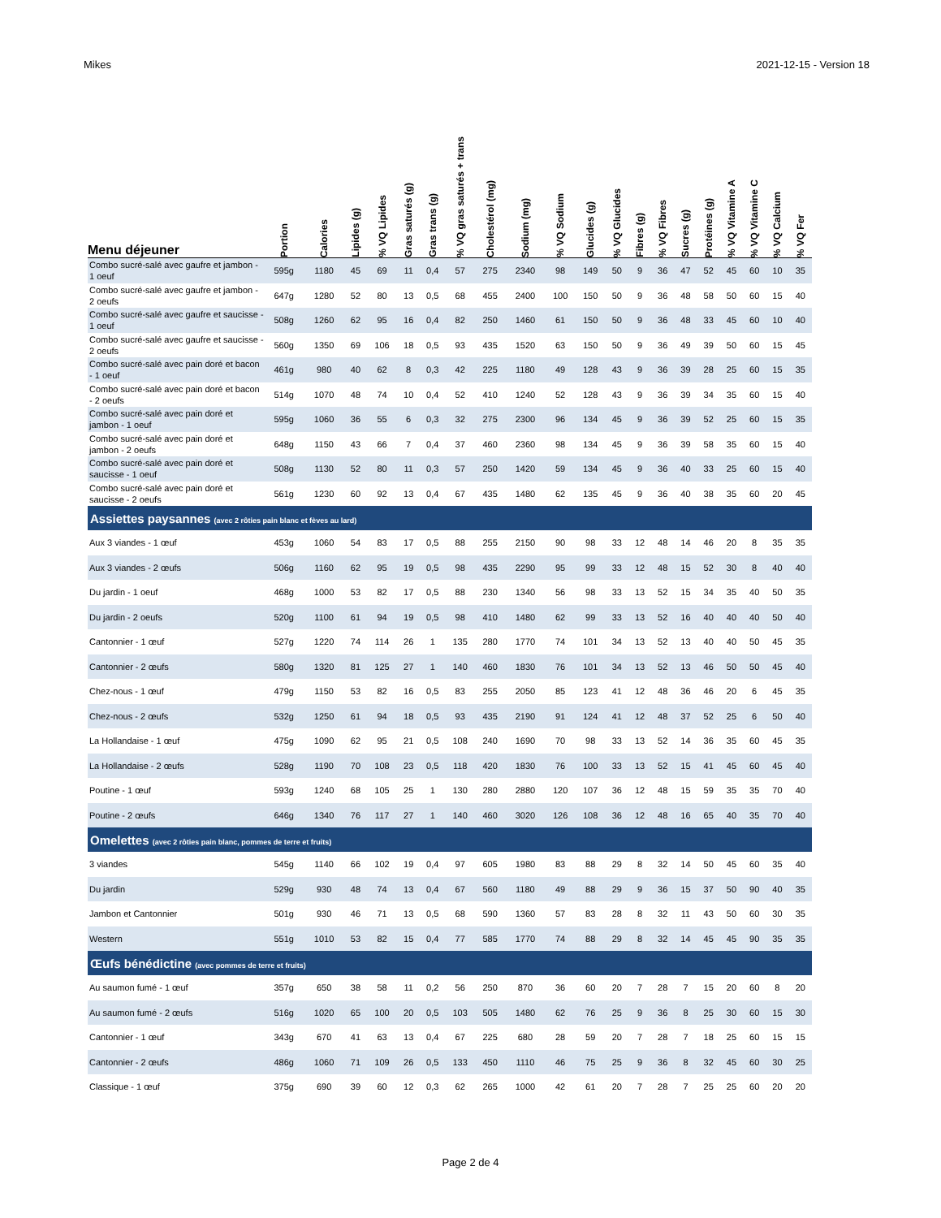Mikes 2021-12-15 - Version 18
| Menu déjeuner | Portion | Calories | Lipides (g) | % VQ Lipides | Gras saturés (g) | Gras trans (g) | % VQ gras saturés + trans | Cholestérol (mg) | Sodium (mg) | % VQ Sodium | Glucides (g) | % VQ Glucides | Fibres (g) | % VQ Fibres | Sucres (g) | Protéines (g) | % VQ Vitamine A | % VQ Vitamine C | % VQ Calcium | % VQ Fer |
| --- | --- | --- | --- | --- | --- | --- | --- | --- | --- | --- | --- | --- | --- | --- | --- | --- | --- | --- | --- | --- |
| Combo sucré-salé avec gaufre et jambon - 1 oeuf | 595g | 1180 | 45 | 69 | 11 | 0,4 | 57 | 275 | 2340 | 98 | 149 | 50 | 9 | 36 | 47 | 52 | 45 | 60 | 10 | 35 |
| Combo sucré-salé avec gaufre et jambon - 2 oeufs | 647g | 1280 | 52 | 80 | 13 | 0,5 | 68 | 455 | 2400 | 100 | 150 | 50 | 9 | 36 | 48 | 58 | 50 | 60 | 15 | 40 |
| Combo sucré-salé avec gaufre et saucisse - 1 oeuf | 508g | 1260 | 62 | 95 | 16 | 0,4 | 82 | 250 | 1460 | 61 | 150 | 50 | 9 | 36 | 48 | 33 | 45 | 60 | 10 | 40 |
| Combo sucré-salé avec gaufre et saucisse - 2 oeufs | 560g | 1350 | 69 | 106 | 18 | 0,5 | 93 | 435 | 1520 | 63 | 150 | 50 | 9 | 36 | 49 | 39 | 50 | 60 | 15 | 45 |
| Combo sucré-salé avec pain doré et bacon - 1 oeuf | 461g | 980 | 40 | 62 | 8 | 0,3 | 42 | 225 | 1180 | 49 | 128 | 43 | 9 | 36 | 39 | 28 | 25 | 60 | 15 | 35 |
| Combo sucré-salé avec pain doré et bacon - 2 oeufs | 514g | 1070 | 48 | 74 | 10 | 0,4 | 52 | 410 | 1240 | 52 | 128 | 43 | 9 | 36 | 39 | 34 | 35 | 60 | 15 | 40 |
| Combo sucré-salé avec pain doré et jambon - 1 oeuf | 595g | 1060 | 36 | 55 | 6 | 0,3 | 32 | 275 | 2300 | 96 | 134 | 45 | 9 | 36 | 39 | 52 | 25 | 60 | 15 | 35 |
| Combo sucré-salé avec pain doré et jambon - 2 oeufs | 648g | 1150 | 43 | 66 | 7 | 0,4 | 37 | 460 | 2360 | 98 | 134 | 45 | 9 | 36 | 39 | 58 | 35 | 60 | 15 | 40 |
| Combo sucré-salé avec pain doré et saucisse - 1 oeuf | 508g | 1130 | 52 | 80 | 11 | 0,3 | 57 | 250 | 1420 | 59 | 134 | 45 | 9 | 36 | 40 | 33 | 25 | 60 | 15 | 40 |
| Combo sucré-salé avec pain doré et saucisse - 2 oeufs | 561g | 1230 | 60 | 92 | 13 | 0,4 | 67 | 435 | 1480 | 62 | 135 | 45 | 9 | 36 | 40 | 38 | 35 | 60 | 20 | 45 |
| Assiettes paysannes (avec 2 rôties pain blanc et fèves au lard) | | | | | | | | | | | | | | | | | | | | |
| Aux 3 viandes - 1 œuf | 453g | 1060 | 54 | 83 | 17 | 0,5 | 88 | 255 | 2150 | 90 | 98 | 33 | 12 | 48 | 14 | 46 | 20 | 8 | 35 | 35 |
| Aux 3 viandes - 2 œufs | 506g | 1160 | 62 | 95 | 19 | 0,5 | 98 | 435 | 2290 | 95 | 99 | 33 | 12 | 48 | 15 | 52 | 30 | 8 | 40 | 40 |
| Du jardin - 1 oeuf | 468g | 1000 | 53 | 82 | 17 | 0,5 | 88 | 230 | 1340 | 56 | 98 | 33 | 13 | 52 | 15 | 34 | 35 | 40 | 50 | 35 |
| Du jardin - 2 oeufs | 520g | 1100 | 61 | 94 | 19 | 0,5 | 98 | 410 | 1480 | 62 | 99 | 33 | 13 | 52 | 16 | 40 | 40 | 40 | 50 | 40 |
| Cantonnier - 1 œuf | 527g | 1220 | 74 | 114 | 26 | 1 | 135 | 280 | 1770 | 74 | 101 | 34 | 13 | 52 | 13 | 40 | 40 | 50 | 45 | 35 |
| Cantonnier - 2 œufs | 580g | 1320 | 81 | 125 | 27 | 1 | 140 | 460 | 1830 | 76 | 101 | 34 | 13 | 52 | 13 | 46 | 50 | 50 | 45 | 40 |
| Chez-nous - 1 œuf | 479g | 1150 | 53 | 82 | 16 | 0,5 | 83 | 255 | 2050 | 85 | 123 | 41 | 12 | 48 | 36 | 46 | 20 | 6 | 45 | 35 |
| Chez-nous - 2 œufs | 532g | 1250 | 61 | 94 | 18 | 0,5 | 93 | 435 | 2190 | 91 | 124 | 41 | 12 | 48 | 37 | 52 | 25 | 6 | 50 | 40 |
| La Hollandaise - 1 œuf | 475g | 1090 | 62 | 95 | 21 | 0,5 | 108 | 240 | 1690 | 70 | 98 | 33 | 13 | 52 | 14 | 36 | 35 | 60 | 45 | 35 |
| La Hollandaise - 2 œufs | 528g | 1190 | 70 | 108 | 23 | 0,5 | 118 | 420 | 1830 | 76 | 100 | 33 | 13 | 52 | 15 | 41 | 45 | 60 | 45 | 40 |
| Poutine - 1 œuf | 593g | 1240 | 68 | 105 | 25 | 1 | 130 | 280 | 2880 | 120 | 107 | 36 | 12 | 48 | 15 | 59 | 35 | 35 | 70 | 40 |
| Poutine - 2 œufs | 646g | 1340 | 76 | 117 | 27 | 1 | 140 | 460 | 3020 | 126 | 108 | 36 | 12 | 48 | 16 | 65 | 40 | 35 | 70 | 40 |
| Omelettes (avec 2 rôties pain blanc, pommes de terre et fruits) | | | | | | | | | | | | | | | | | | | | |
| 3 viandes | 545g | 1140 | 66 | 102 | 19 | 0,4 | 97 | 605 | 1980 | 83 | 88 | 29 | 8 | 32 | 14 | 50 | 45 | 60 | 35 | 40 |
| Du jardin | 529g | 930 | 48 | 74 | 13 | 0,4 | 67 | 560 | 1180 | 49 | 88 | 29 | 9 | 36 | 15 | 37 | 50 | 90 | 40 | 35 |
| Jambon et Cantonnier | 501g | 930 | 46 | 71 | 13 | 0,5 | 68 | 590 | 1360 | 57 | 83 | 28 | 8 | 32 | 11 | 43 | 50 | 60 | 30 | 35 |
| Western | 551g | 1010 | 53 | 82 | 15 | 0,4 | 77 | 585 | 1770 | 74 | 88 | 29 | 8 | 32 | 14 | 45 | 45 | 90 | 35 | 35 |
| Œufs bénédictine (avec pommes de terre et fruits) | | | | | | | | | | | | | | | | | | | | |
| Au saumon fumé - 1 œuf | 357g | 650 | 38 | 58 | 11 | 0,2 | 56 | 250 | 870 | 36 | 60 | 20 | 7 | 28 | 7 | 15 | 20 | 60 | 8 | 20 |
| Au saumon fumé - 2 œufs | 516g | 1020 | 65 | 100 | 20 | 0,5 | 103 | 505 | 1480 | 62 | 76 | 25 | 9 | 36 | 8 | 25 | 30 | 60 | 15 | 30 |
| Cantonnier - 1 œuf | 343g | 670 | 41 | 63 | 13 | 0,4 | 67 | 225 | 680 | 28 | 59 | 20 | 7 | 28 | 7 | 18 | 25 | 60 | 15 | 15 |
| Cantonnier - 2 œufs | 486g | 1060 | 71 | 109 | 26 | 0,5 | 133 | 450 | 1110 | 46 | 75 | 25 | 9 | 36 | 8 | 32 | 45 | 60 | 30 | 25 |
| Classique - 1 œuf | 375g | 690 | 39 | 60 | 12 | 0,3 | 62 | 265 | 1000 | 42 | 61 | 20 | 7 | 28 | 7 | 25 | 25 | 60 | 20 | 20 |
Page 2 de 4